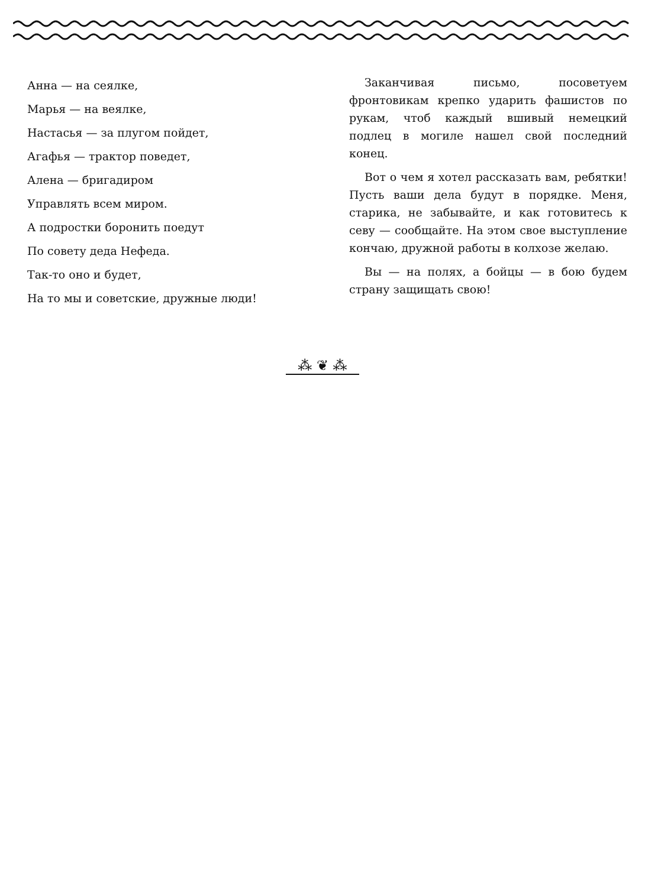Анна — на сеялке,
Марья — на веялке,
Настасья — за плугом пойдет,
Агафья — трактор поведет,
Алена — бригадиром
Управлять всем миром.
А подростки боронить поедут
По совету деда Нефеда.
Так-то оно и будет,
На то мы и советские, дружные люди!
Заканчивая письмо, посоветуем фронтовикам крепко ударить фашистов по рукам, чтоб каждый вшивый немецкий подлец в могиле нашел свой последний конец.
Вот о чем я хотел рассказать вам, ребятки! Пусть ваши дела будут в порядке. Меня, старика, не забывайте, и как готовитесь к севу — сообщайте. На этом свое выступление кончаю, дружной работы в колхозе желаю.
Вы — на полях, а бойцы — в бою будем страну защищать свою!
⁂ ❦ ⁂